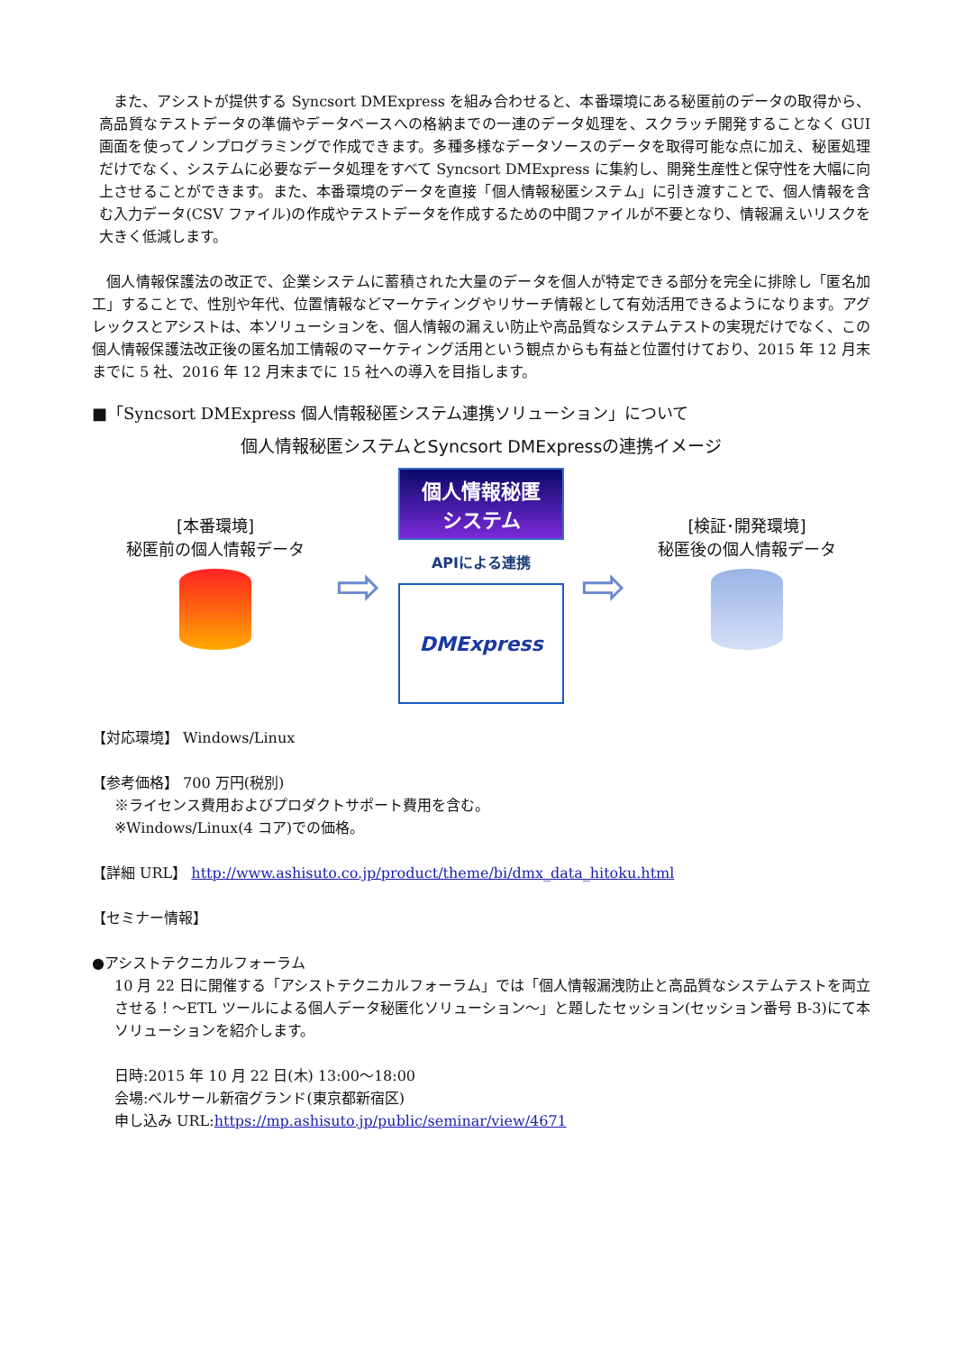また、アシストが提供する Syncsort DMExpress を組み合わせると、本番環境にある秘匿前のデータの取得から、高品質なテストデータの準備やデータベースへの格納までの一連のデータ処理を、スクラッチ開発することなく GUI 画面を使ってノンプログラミングで作成できます。多種多様なデータソースのデータを取得可能な点に加え、秘匿処理だけでなく、システムに必要なデータ処理をすべて Syncsort DMExpress に集約し、開発生産性と保守性を大幅に向上させることができます。また、本番環境のデータを直接「個人情報秘匿システム」に引き渡すことで、個人情報を含む入力データ(CSV ファイル)の作成やテストデータを作成するための中間ファイルが不要となり、情報漏えいリスクを大きく低減します。
個人情報保護法の改正で、企業システムに蓄積された大量のデータを個人が特定できる部分を完全に排除し「匿名加工」することで、性別や年代、位置情報などマーケティングやリサーチ情報として有効活用できるようになります。アグレックスとアシストは、本ソリューションを、個人情報の漏えい防止や高品質なシステムテストの実現だけでなく、この個人情報保護法改正後の匿名加工情報のマーケティング活用という観点からも有益と位置付けており、2015 年 12 月末までに 5 社、2016 年 12 月末までに 15 社への導入を目指します。
■「Syncsort DMExpress 個人情報秘匿システム連携ソリューション」について
個人情報秘匿システムとSyncsort DMExpressの連携イメージ
[本番環境]
秘匿前の個人情報データ
⇨
個人情報秘匿
システム
APIによる連携
DMExpress
⇨
[検証･開発環境]
秘匿後の個人情報データ
【対応環境】 Windows/Linux
【参考価格】 700 万円(税別)
※ライセンス費用およびプロダクトサポート費用を含む。
※Windows/Linux(4 コア)での価格。
【詳細 URL】 http://www.ashisuto.co.jp/product/theme/bi/dmx_data_hitoku.html
【セミナー情報】
●アシストテクニカルフォーラム
10 月 22 日に開催する「アシストテクニカルフォーラム」では「個人情報漏洩防止と高品質なシステムテストを両立させる！～ETL ツールによる個人データ秘匿化ソリューション～」と題したセッション(セッション番号 B-3)にて本ソリューションを紹介します。
日時:2015 年 10 月 22 日(木) 13:00～18:00
会場:ベルサール新宿グランド(東京都新宿区)
申し込み URL:https://mp.ashisuto.jp/public/seminar/view/4671